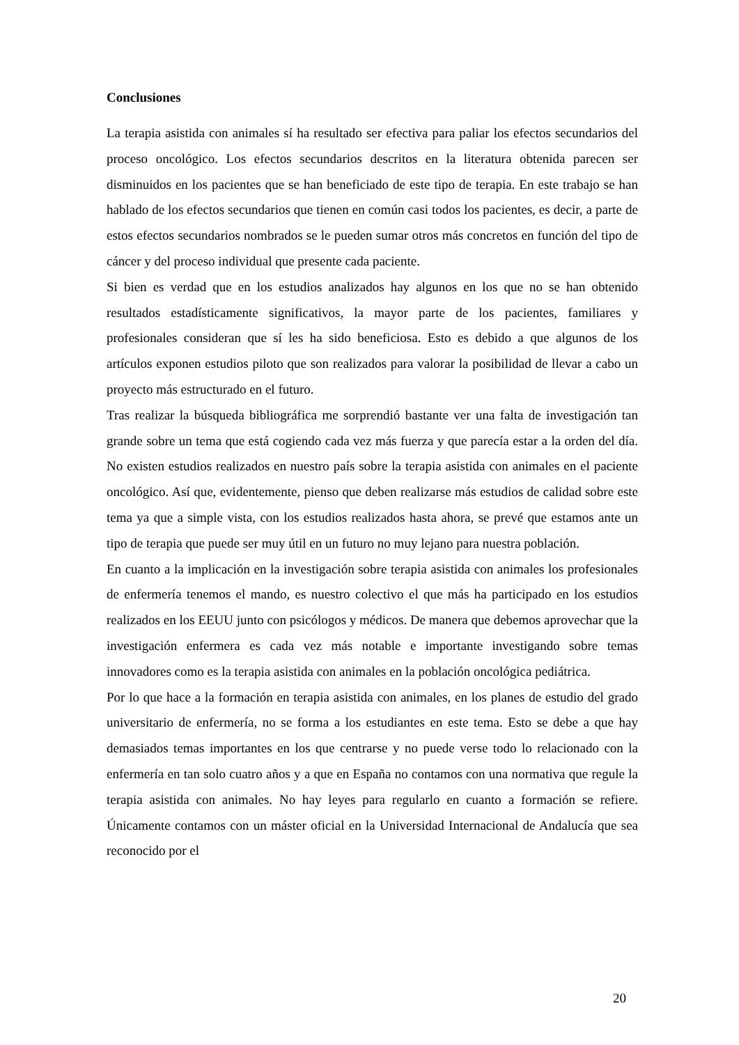Conclusiones
La terapia asistida con animales sí ha resultado ser efectiva para paliar los efectos secundarios del proceso oncológico. Los efectos secundarios descritos en la literatura obtenida parecen ser disminuidos en los pacientes que se han beneficiado de este tipo de terapia. En este trabajo se han hablado de los efectos secundarios que tienen en común casi todos los pacientes, es decir, a parte de estos efectos secundarios nombrados se le pueden sumar otros más concretos en función del tipo de cáncer y del proceso individual que presente cada paciente.
Si bien es verdad que en los estudios analizados hay algunos en los que no se han obtenido resultados estadísticamente significativos, la mayor parte de los pacientes, familiares y profesionales consideran que sí les ha sido beneficiosa. Esto es debido a que algunos de los artículos exponen estudios piloto que son realizados para valorar la posibilidad de llevar a cabo un proyecto más estructurado en el futuro.
Tras realizar la búsqueda bibliográfica me sorprendió bastante ver una falta de investigación tan grande sobre un tema que está cogiendo cada vez más fuerza y que parecía estar a la orden del día. No existen estudios realizados en nuestro país sobre la terapia asistida con animales en el paciente oncológico. Así que, evidentemente, pienso que deben realizarse más estudios de calidad sobre este tema ya que a simple vista, con los estudios realizados hasta ahora, se prevé que estamos ante un tipo de terapia que puede ser muy útil en un futuro no muy lejano para nuestra población.
En cuanto a la implicación en la investigación sobre terapia asistida con animales los profesionales de enfermería tenemos el mando, es nuestro colectivo el que más ha participado en los estudios realizados en los EEUU junto con psicólogos y médicos. De manera que debemos aprovechar que la investigación enfermera es cada vez más notable e importante investigando sobre temas innovadores como es la terapia asistida con animales en la población oncológica pediátrica.
Por lo que hace a la formación en terapia asistida con animales, en los planes de estudio del grado universitario de enfermería, no se forma a los estudiantes en este tema. Esto se debe a que hay demasiados temas importantes en los que centrarse y no puede verse todo lo relacionado con la enfermería en tan solo cuatro años y a que en España no contamos con una normativa que regule la terapia asistida con animales. No hay leyes para regularlo en cuanto a formación se refiere. Únicamente contamos con un máster oficial en la Universidad Internacional de Andalucía que sea reconocido por el
20